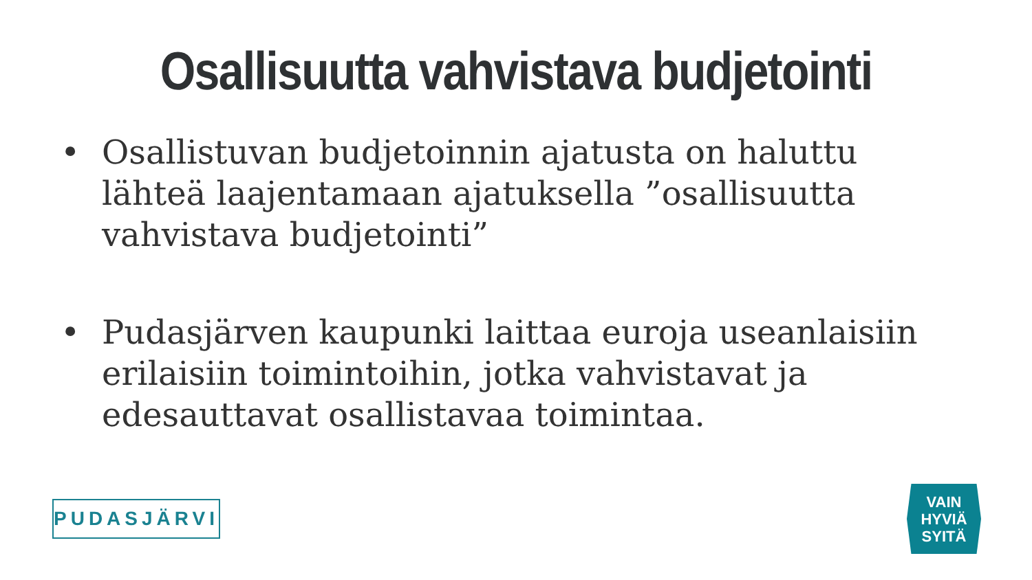Osallisuutta vahvistava budjetointi
• Osallistuvan budjetoinnin ajatusta on haluttu lähteä laajentamaan ajatuksella ”osallisuutta vahvistava budjetointi”
• Pudasjärven kaupunki laittaa euroja useanlaisiin erilaisiin toimintoihin, jotka vahvistavat ja edesauttavat osallistavaa toimintaa.
PUDASJÄRVI
VAIN
HYVIÄ
SYITÄ